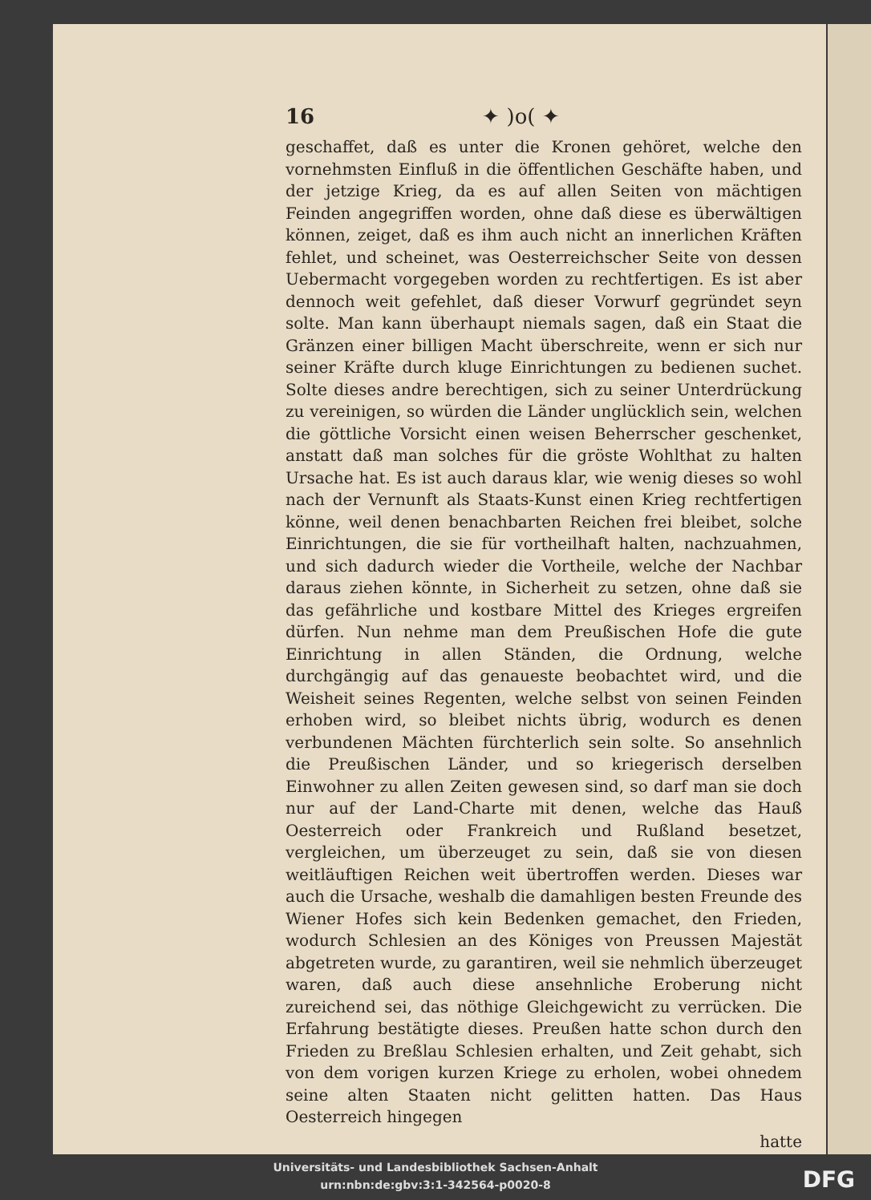16 ✦ )o( ✦
geschaffet, daß es unter die Kronen gehöret, welche den vornehmsten Einfluß in die öffentlichen Geschäfte haben, und der jetzige Krieg, da es auf allen Seiten von mächtigen Feinden angegriffen worden, ohne daß diese es überwältigen können, zeiget, daß es ihm auch nicht an innerlichen Kräften fehlet, und scheinet, was Oesterreichscher Seite von dessen Uebermacht vorgegeben worden zu rechtfertigen. Es ist aber dennoch weit gefehlet, daß dieser Vorwurf gegründet seyn solte. Man kann überhaupt niemals sagen, daß ein Staat die Gränzen einer billigen Macht überschreite, wenn er sich nur seiner Kräfte durch kluge Einrichtungen zu bedienen suchet. Solte dieses andre berechtigen, sich zu seiner Unterdrückung zu vereinigen, so würden die Länder unglücklich sein, welchen die göttliche Vorsicht einen weisen Beherrscher geschenket, anstatt daß man solches für die gröste Wohlthat zu halten Ursache hat. Es ist auch daraus klar, wie wenig dieses so wohl nach der Vernunft als Staats-Kunst einen Krieg rechtfertigen könne, weil denen benachbarten Reichen frei bleibet, solche Einrichtungen, die sie für vortheilhaft halten, nachzuahmen, und sich dadurch wieder die Vortheile, welche der Nachbar daraus ziehen könnte, in Sicherheit zu setzen, ohne daß sie das gefährliche und kostbare Mittel des Krieges ergreifen dürfen. Nun nehme man dem Preußischen Hofe die gute Einrichtung in allen Ständen, die Ordnung, welche durchgängig auf das genaueste beobachtet wird, und die Weisheit seines Regenten, welche selbst von seinen Feinden erhoben wird, so bleibet nichts übrig, wodurch es denen verbundenen Mächten fürchterlich sein solte. So ansehnlich die Preußischen Länder, und so kriegerisch derselben Einwohner zu allen Zeiten gewesen sind, so darf man sie doch nur auf der Land-Charte mit denen, welche das Hauß Oesterreich oder Frankreich und Rußland besetzet, vergleichen, um überzeuget zu sein, daß sie von diesen weitläuftigen Reichen weit übertroffen werden. Dieses war auch die Ursache, weshalb die damahligen besten Freunde des Wiener Hofes sich kein Bedenken gemachet, den Frieden, wodurch Schlesien an des Königes von Preussen Majestät abgetreten wurde, zu garantiren, weil sie nehmlich überzeuget waren, daß auch diese ansehnliche Eroberung nicht zureichend sei, das nöthige Gleichgewicht zu verrücken. Die Erfahrung bestätigte dieses. Preußen hatte schon durch den Frieden zu Breßlau Schlesien erhalten, und Zeit gehabt, sich von dem vorigen kurzen Kriege zu erholen, wobei ohnedem seine alten Staaten nicht gelitten hatten. Das Haus Oesterreich hingegen
hatte
Universitäts- und Landesbibliothek Sachsen-Anhalt
urn:nbn:de:gbv:3:1-342564-p0020-8
DFG